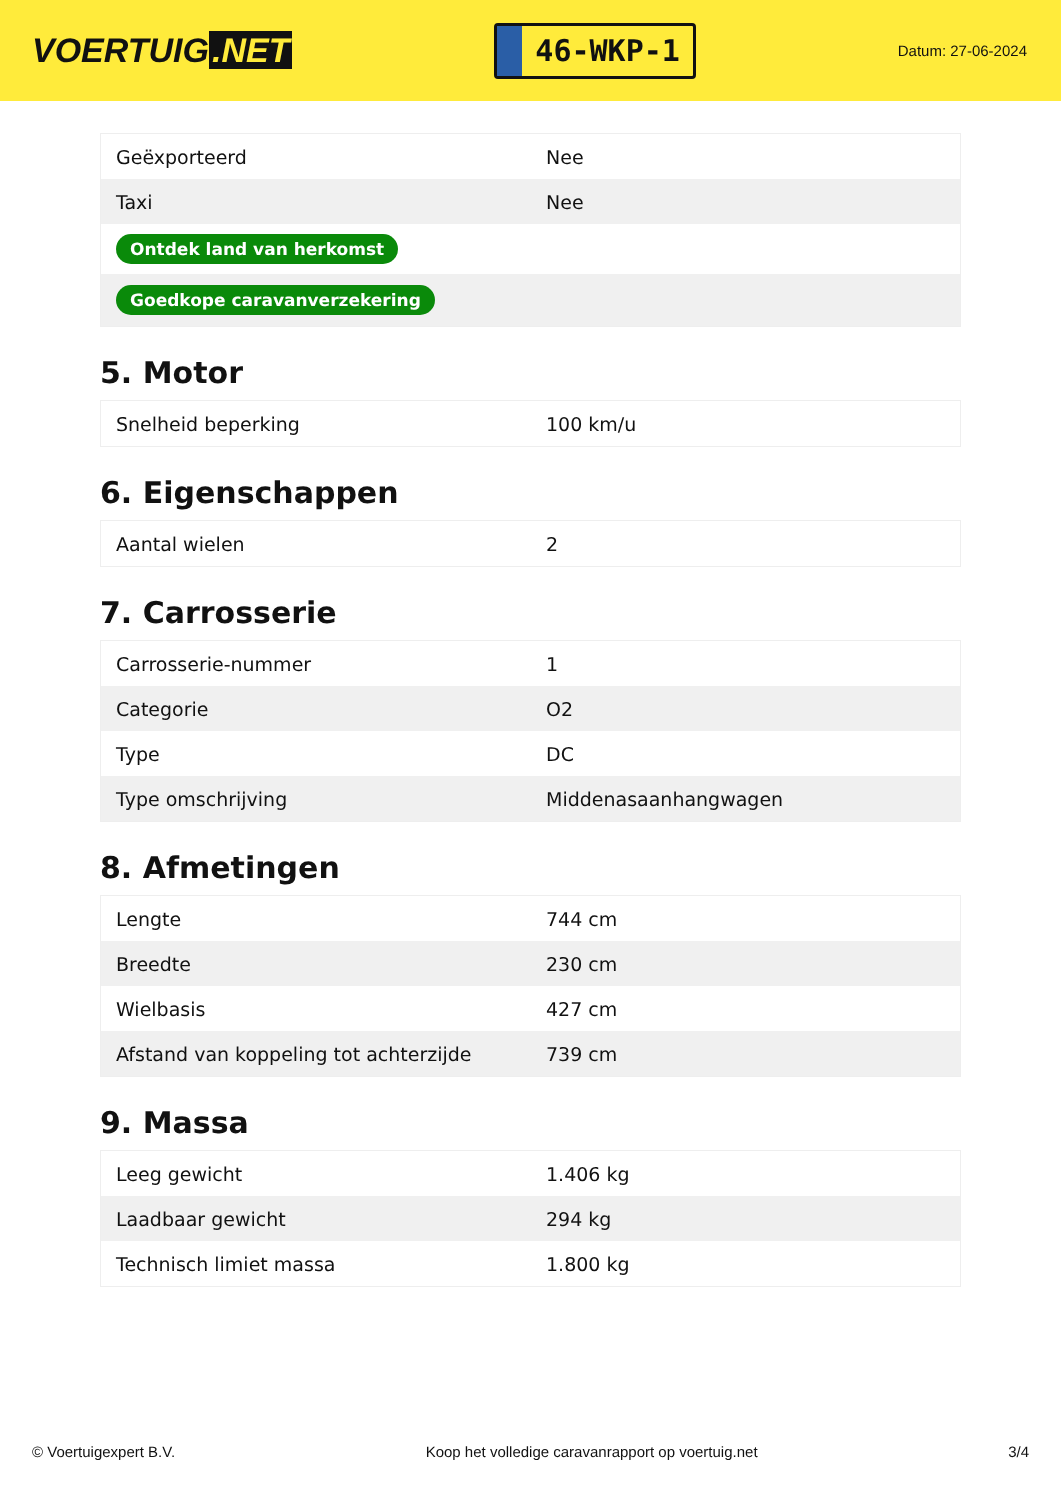VOERTUIG.NET
46-WKP-1
Datum: 27-06-2024
| Geëxporteerd | Nee |
| Taxi | Nee |
| Ontdek land van herkomst | |
| Goedkope caravanverzekering | |
5. Motor
| Snelheid beperking | 100 km/u |
6. Eigenschappen
| Aantal wielen | 2 |
7. Carrosserie
| Carrosserie-nummer | 1 |
| Categorie | O2 |
| Type | DC |
| Type omschrijving | Middenasaanhangwagen |
8. Afmetingen
| Lengte | 744 cm |
| Breedte | 230 cm |
| Wielbasis | 427 cm |
| Afstand van koppeling tot achterzijde | 739 cm |
9. Massa
| Leeg gewicht | 1.406 kg |
| Laadbaar gewicht | 294 kg |
| Technisch limiet massa | 1.800 kg |
© Voertuigexpert B.V. Koop het volledige caravanrapport op voertuig.net 3/4